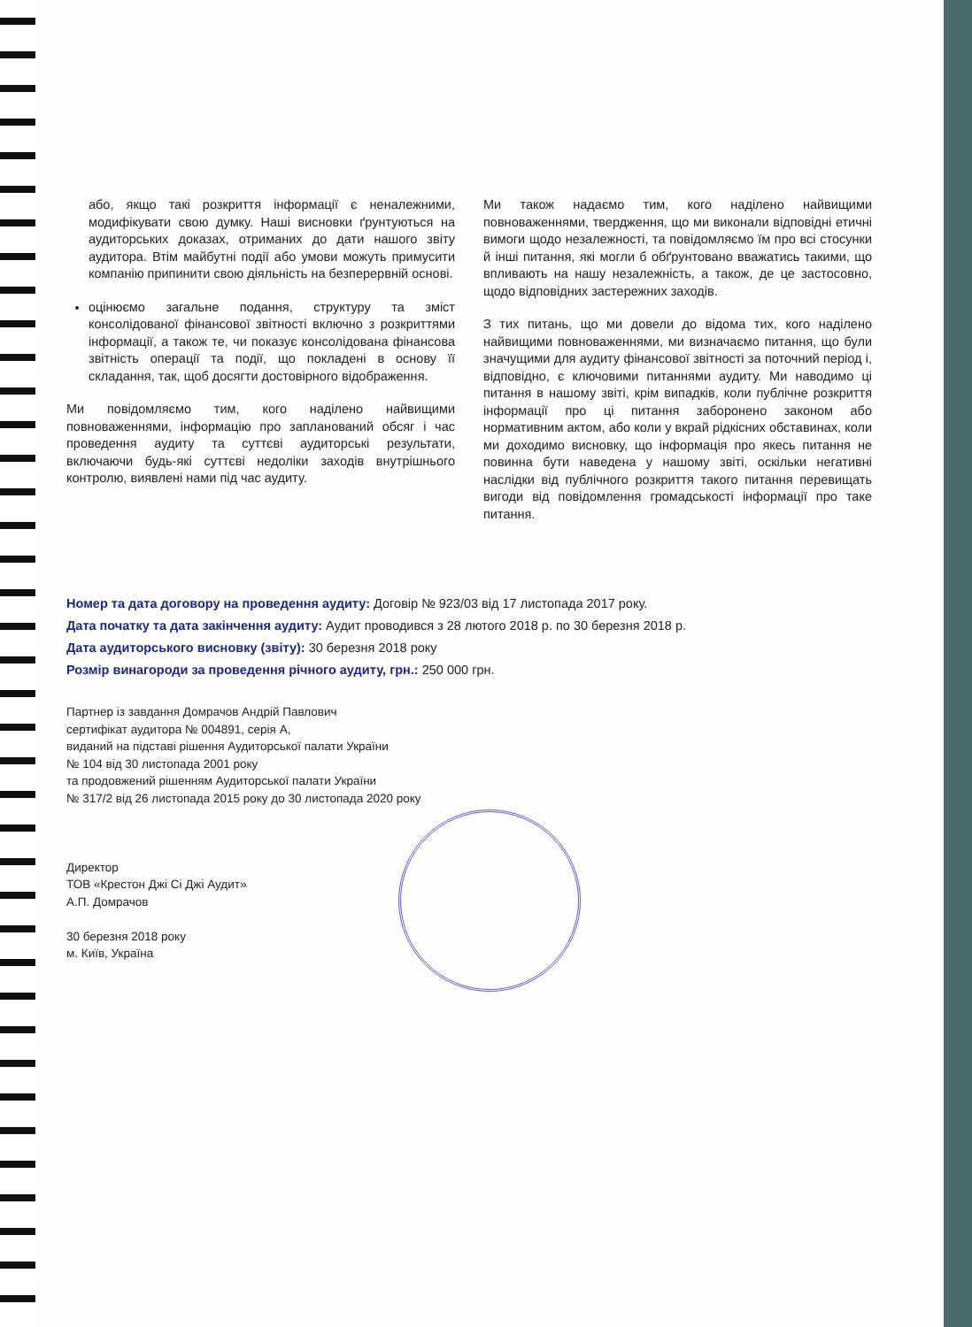або, якщо такі розкриття інформації є неналежними, модифікувати свою думку. Наші висновки ґрунтуються на аудиторських доказах, отриманих до дати нашого звіту аудитора. Втім майбутні події або умови можуть примусити компанію припинити свою діяльність на безперервній основі.
оцінюємо загальне подання, структуру та зміст консолідованої фінансової звітності включно з розкриттями інформації, а також те, чи показує консолідована фінансова звітність операції та події, що покладені в основу її складання, так, щоб досягти достовірного відображення.
Ми повідомляємо тим, кого наділено найвищими повноваженнями, інформацію про запланований обсяг і час проведення аудиту та суттєві аудиторські результати, включаючи будь-які суттєві недоліки заходів внутрішнього контролю, виявлені нами під час аудиту.
Ми також надаємо тим, кого наділено найвищими повноваженнями, твердження, що ми виконали відповідні етичні вимоги щодо незалежності, та повідомляємо їм про всі стосунки й інші питання, які могли б обґрунтовано вважатись такими, що впливають на нашу незалежність, а також, де це застосовно, щодо відповідних застережних заходів.
З тих питань, що ми довели до відома тих, кого наділено найвищими повноваженнями, ми визначаємо питання, що були значущими для аудиту фінансової звітності за поточний період і, відповідно, є ключовими питаннями аудиту. Ми наводимо ці питання в нашому звіті, крім випадків, коли публічне розкриття інформації про ці питання заборонено законом або нормативним актом, або коли у вкрай рідкісних обставинах, коли ми доходимо висновку, що інформація про якесь питання не повинна бути наведена у нашому звіті, оскільки негативні наслідки від публічного розкриття такого питання перевищать вигоди від повідомлення громадськості інформації про таке питання.
Номер та дата договору на проведення аудиту: Договір № 923/03 від 17 листопада 2017 року.
Дата початку та дата закінчення аудиту: Аудит проводився з 28 лютого 2018 р. по 30 березня 2018 р.
Дата аудиторського висновку (звіту): 30 березня 2018 року
Розмір винагороди за проведення річного аудиту, грн.: 250 000 грн.
Партнер із завдання Домрачов Андрій Павлович
сертифікат аудитора № 004891, серія А,
виданий на підставі рішення Аудиторської палати України
№ 104 від 30 листопада 2001 року
та продовжений рішенням Аудиторської палати України
№ 317/2 від 26 листопада 2015 року до 30 листопада 2020 року
Директор
ТОВ «Крестон Джі Сі Джі Аудит»
А.П. Домрачов
30 березня 2018 року
м. Київ, Україна